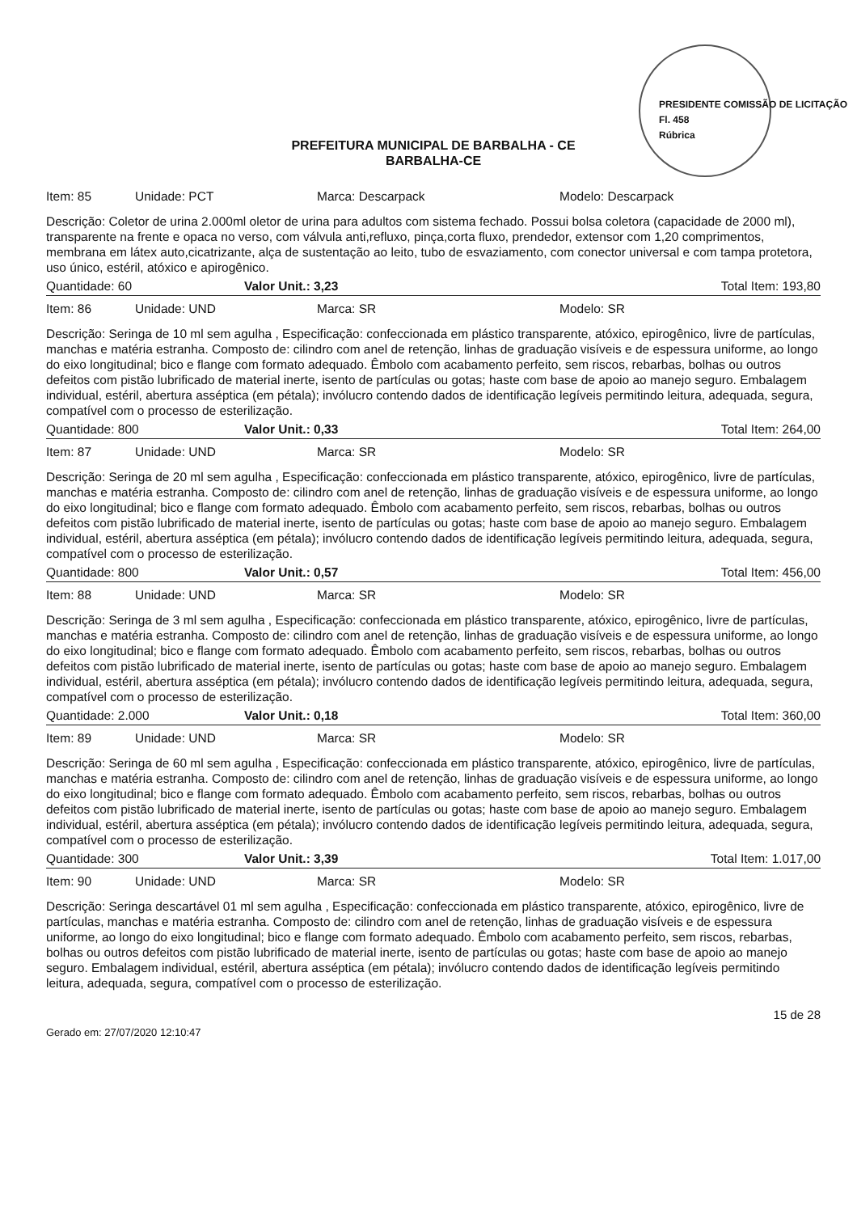PREFEITURA MUNICIPAL DE BARBALHA - CE
BARBALHA-CE
PRESIDENTE COMISSÃO DE LICITAÇÃO
Fl. 458
Rúbrica
Item: 85 Unidade: PCT Marca: Descarpack Modelo: Descarpack
Descrição: Coletor de urina 2.000ml oletor de urina para adultos com sistema fechado. Possui bolsa coletora (capacidade de 2000 ml), transparente na frente e opaca no verso, com válvula anti,refluxo, pinça,corta fluxo, prendedor, extensor com 1,20 comprimentos, membrana em látex auto,cicatrizante, alça de sustentação ao leito, tubo de esvaziamento, com conector universal e com tampa protetora, uso único, estéril, atóxico e apirogênico.
Quantidade: 60 Valor Unit.: 3,23 Total Item: 193,80
Item: 86 Unidade: UND Marca: SR Modelo: SR
Descrição: Seringa de 10 ml sem agulha , Especificação: confeccionada em plástico transparente, atóxico, epirogênico, livre de partículas, manchas e matéria estranha. Composto de: cilindro com anel de retenção, linhas de graduação visíveis e de espessura uniforme, ao longo do eixo longitudinal; bico e flange com formato adequado. Êmbolo com acabamento perfeito, sem riscos, rebarbas, bolhas ou outros defeitos com pistão lubrificado de material inerte, isento de partículas ou gotas; haste com base de apoio ao manejo seguro. Embalagem individual, estéril, abertura asséptica (em pétala); invólucro contendo dados de identificação legíveis permitindo leitura, adequada, segura, compatível com o processo de esterilização.
Quantidade: 800 Valor Unit.: 0,33 Total Item: 264,00
Item: 87 Unidade: UND Marca: SR Modelo: SR
Descrição: Seringa de 20 ml sem agulha , Especificação: confeccionada em plástico transparente, atóxico, epirogênico, livre de partículas, manchas e matéria estranha. Composto de: cilindro com anel de retenção, linhas de graduação visíveis e de espessura uniforme, ao longo do eixo longitudinal; bico e flange com formato adequado. Êmbolo com acabamento perfeito, sem riscos, rebarbas, bolhas ou outros defeitos com pistão lubrificado de material inerte, isento de partículas ou gotas; haste com base de apoio ao manejo seguro. Embalagem individual, estéril, abertura asséptica (em pétala); invólucro contendo dados de identificação legíveis permitindo leitura, adequada, segura, compatível com o processo de esterilização.
Quantidade: 800 Valor Unit.: 0,57 Total Item: 456,00
Item: 88 Unidade: UND Marca: SR Modelo: SR
Descrição: Seringa de 3 ml sem agulha , Especificação: confeccionada em plástico transparente, atóxico, epirogênico, livre de partículas, manchas e matéria estranha. Composto de: cilindro com anel de retenção, linhas de graduação visíveis e de espessura uniforme, ao longo do eixo longitudinal; bico e flange com formato adequado. Êmbolo com acabamento perfeito, sem riscos, rebarbas, bolhas ou outros defeitos com pistão lubrificado de material inerte, isento de partículas ou gotas; haste com base de apoio ao manejo seguro. Embalagem individual, estéril, abertura asséptica (em pétala); invólucro contendo dados de identificação legíveis permitindo leitura, adequada, segura, compatível com o processo de esterilização.
Quantidade: 2.000 Valor Unit.: 0,18 Total Item: 360,00
Item: 89 Unidade: UND Marca: SR Modelo: SR
Descrição: Seringa de 60 ml sem agulha , Especificação: confeccionada em plástico transparente, atóxico, epirogênico, livre de partículas, manchas e matéria estranha. Composto de: cilindro com anel de retenção, linhas de graduação visíveis e de espessura uniforme, ao longo do eixo longitudinal; bico e flange com formato adequado. Êmbolo com acabamento perfeito, sem riscos, rebarbas, bolhas ou outros defeitos com pistão lubrificado de material inerte, isento de partículas ou gotas; haste com base de apoio ao manejo seguro. Embalagem individual, estéril, abertura asséptica (em pétala); invólucro contendo dados de identificação legíveis permitindo leitura, adequada, segura, compatível com o processo de esterilização.
Quantidade: 300 Valor Unit.: 3,39 Total Item: 1.017,00
Item: 90 Unidade: UND Marca: SR Modelo: SR
Descrição: Seringa descartável 01 ml sem agulha , Especificação: confeccionada em plástico transparente, atóxico, epirogênico, livre de partículas, manchas e matéria estranha. Composto de: cilindro com anel de retenção, linhas de graduação visíveis e de espessura uniforme, ao longo do eixo longitudinal; bico e flange com formato adequado. Êmbolo com acabamento perfeito, sem riscos, rebarbas, bolhas ou outros defeitos com pistão lubrificado de material inerte, isento de partículas ou gotas; haste com base de apoio ao manejo seguro. Embalagem individual, estéril, abertura asséptica (em pétala); invólucro contendo dados de identificação legíveis permitindo leitura, adequada, segura, compatível com o processo de esterilização.
Gerado em: 27/07/2020 12:10:47 15 de 28